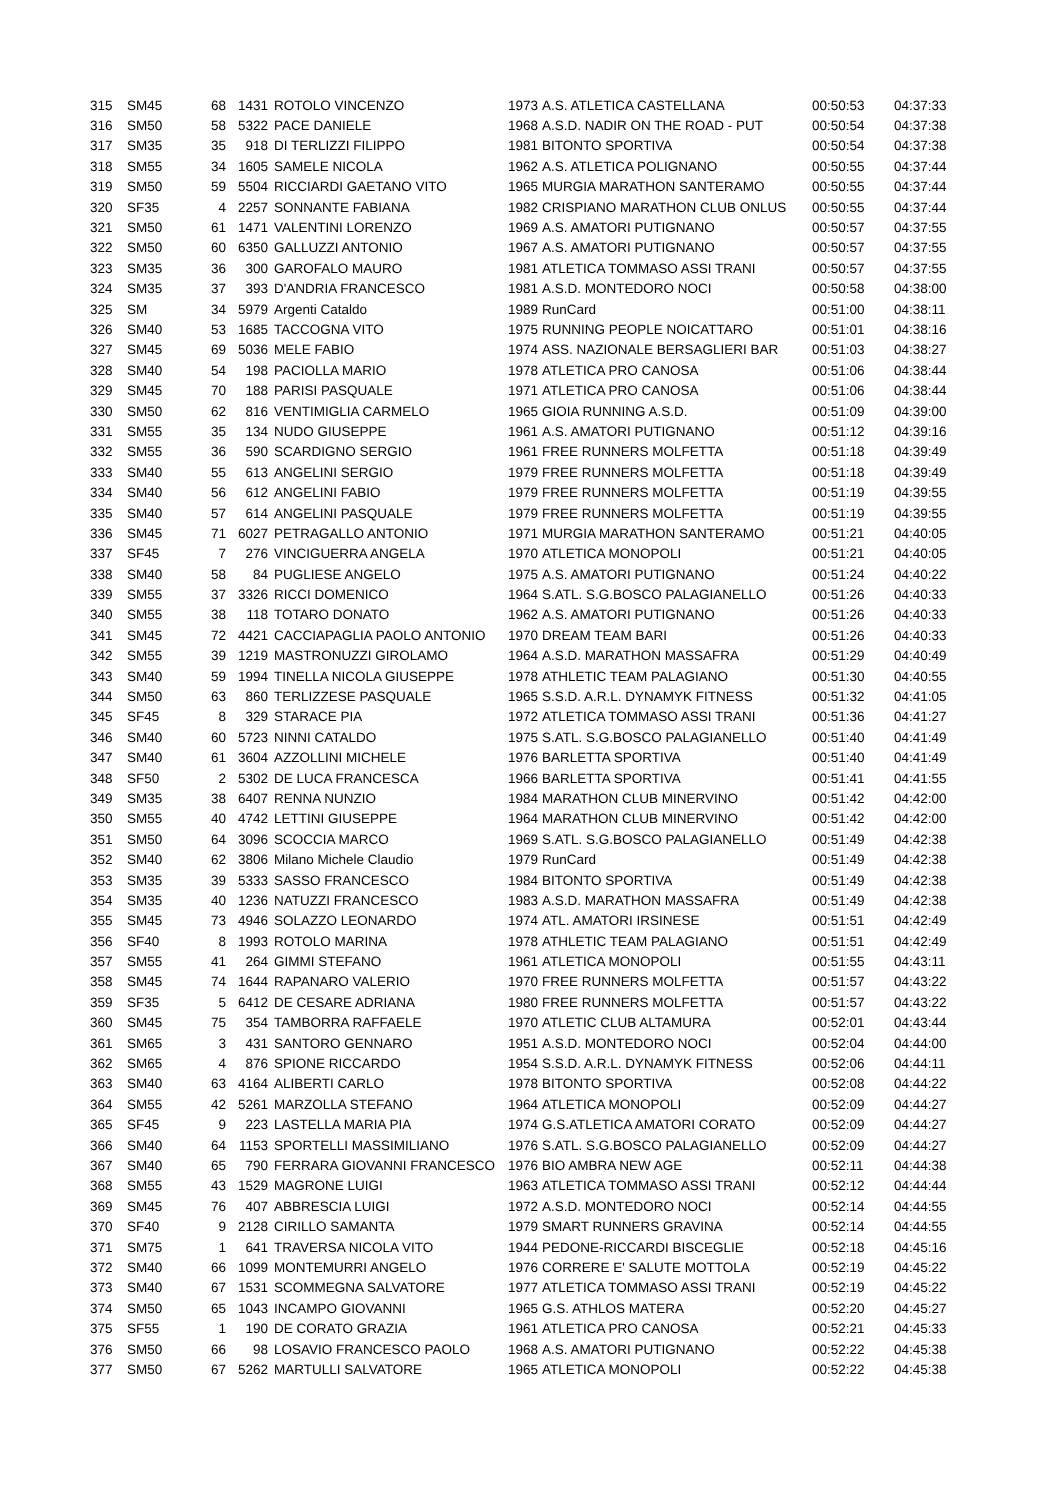| 315 | SM45 | 68 | 1431 | ROTOLO VINCENZO | 1973 | A.S. ATLETICA CASTELLANA | 00:50:53 | 04:37:33 |
| 316 | SM50 | 58 | 5322 | PACE DANIELE | 1968 | A.S.D. NADIR ON THE ROAD - PUT | 00:50:54 | 04:37:38 |
| 317 | SM35 | 35 | 918 | DI TERLIZZI FILIPPO | 1981 | BITONTO SPORTIVA | 00:50:54 | 04:37:38 |
| 318 | SM55 | 34 | 1605 | SAMELE NICOLA | 1962 | A.S. ATLETICA POLIGNANO | 00:50:55 | 04:37:44 |
| 319 | SM50 | 59 | 5504 | RICCIARDI GAETANO VITO | 1965 | MURGIA MARATHON SANTERAMO | 00:50:55 | 04:37:44 |
| 320 | SF35 | 4 | 2257 | SONNANTE FABIANA | 1982 | CRISPIANO MARATHON CLUB ONLUS | 00:50:55 | 04:37:44 |
| 321 | SM50 | 61 | 1471 | VALENTINI LORENZO | 1969 | A.S. AMATORI PUTIGNANO | 00:50:57 | 04:37:55 |
| 322 | SM50 | 60 | 6350 | GALLUZZI ANTONIO | 1967 | A.S. AMATORI PUTIGNANO | 00:50:57 | 04:37:55 |
| 323 | SM35 | 36 | 300 | GAROFALO MAURO | 1981 | ATLETICA TOMMASO ASSI TRANI | 00:50:57 | 04:37:55 |
| 324 | SM35 | 37 | 393 | D'ANDRIA FRANCESCO | 1981 | A.S.D. MONTEDORO NOCI | 00:50:58 | 04:38:00 |
| 325 | SM | 34 | 5979 | Argenti Cataldo | 1989 | RunCard | 00:51:00 | 04:38:11 |
| 326 | SM40 | 53 | 1685 | TACCOGNA VITO | 1975 | RUNNING PEOPLE NOICATTARO | 00:51:01 | 04:38:16 |
| 327 | SM45 | 69 | 5036 | MELE FABIO | 1974 | ASS. NAZIONALE BERSAGLIERI BAR | 00:51:03 | 04:38:27 |
| 328 | SM40 | 54 | 198 | PACIOLLA MARIO | 1978 | ATLETICA PRO CANOSA | 00:51:06 | 04:38:44 |
| 329 | SM45 | 70 | 188 | PARISI PASQUALE | 1971 | ATLETICA PRO CANOSA | 00:51:06 | 04:38:44 |
| 330 | SM50 | 62 | 816 | VENTIMIGLIA CARMELO | 1965 | GIOIA RUNNING A.S.D. | 00:51:09 | 04:39:00 |
| 331 | SM55 | 35 | 134 | NUDO GIUSEPPE | 1961 | A.S. AMATORI PUTIGNANO | 00:51:12 | 04:39:16 |
| 332 | SM55 | 36 | 590 | SCARDIGNO SERGIO | 1961 | FREE RUNNERS MOLFETTA | 00:51:18 | 04:39:49 |
| 333 | SM40 | 55 | 613 | ANGELINI SERGIO | 1979 | FREE RUNNERS MOLFETTA | 00:51:18 | 04:39:49 |
| 334 | SM40 | 56 | 612 | ANGELINI FABIO | 1979 | FREE RUNNERS MOLFETTA | 00:51:19 | 04:39:55 |
| 335 | SM40 | 57 | 614 | ANGELINI PASQUALE | 1979 | FREE RUNNERS MOLFETTA | 00:51:19 | 04:39:55 |
| 336 | SM45 | 71 | 6027 | PETRAGALLO ANTONIO | 1971 | MURGIA MARATHON SANTERAMO | 00:51:21 | 04:40:05 |
| 337 | SF45 | 7 | 276 | VINCIGUERRA ANGELA | 1970 | ATLETICA MONOPOLI | 00:51:21 | 04:40:05 |
| 338 | SM40 | 58 | 84 | PUGLIESE ANGELO | 1975 | A.S. AMATORI PUTIGNANO | 00:51:24 | 04:40:22 |
| 339 | SM55 | 37 | 3326 | RICCI DOMENICO | 1964 | S.ATL. S.G.BOSCO PALAGIANELLO | 00:51:26 | 04:40:33 |
| 340 | SM55 | 38 | 118 | TOTARO DONATO | 1962 | A.S. AMATORI PUTIGNANO | 00:51:26 | 04:40:33 |
| 341 | SM45 | 72 | 4421 | CACCIAPAGLIA PAOLO ANTONIO | 1970 | DREAM TEAM BARI | 00:51:26 | 04:40:33 |
| 342 | SM55 | 39 | 1219 | MASTRONUZZI GIROLAMO | 1964 | A.S.D. MARATHON MASSAFRA | 00:51:29 | 04:40:49 |
| 343 | SM40 | 59 | 1994 | TINELLA NICOLA GIUSEPPE | 1978 | ATHLETIC TEAM PALAGIANO | 00:51:30 | 04:40:55 |
| 344 | SM50 | 63 | 860 | TERLIZZESE PASQUALE | 1965 | S.S.D. A.R.L. DYNAMYK FITNESS | 00:51:32 | 04:41:05 |
| 345 | SF45 | 8 | 329 | STARACE PIA | 1972 | ATLETICA TOMMASO ASSI TRANI | 00:51:36 | 04:41:27 |
| 346 | SM40 | 60 | 5723 | NINNI CATALDO | 1975 | S.ATL. S.G.BOSCO PALAGIANELLO | 00:51:40 | 04:41:49 |
| 347 | SM40 | 61 | 3604 | AZZOLLINI MICHELE | 1976 | BARLETTA SPORTIVA | 00:51:40 | 04:41:49 |
| 348 | SF50 | 2 | 5302 | DE LUCA FRANCESCA | 1966 | BARLETTA SPORTIVA | 00:51:41 | 04:41:55 |
| 349 | SM35 | 38 | 6407 | RENNA NUNZIO | 1984 | MARATHON CLUB MINERVINO | 00:51:42 | 04:42:00 |
| 350 | SM55 | 40 | 4742 | LETTINI GIUSEPPE | 1964 | MARATHON CLUB MINERVINO | 00:51:42 | 04:42:00 |
| 351 | SM50 | 64 | 3096 | SCOCCIA MARCO | 1969 | S.ATL. S.G.BOSCO PALAGIANELLO | 00:51:49 | 04:42:38 |
| 352 | SM40 | 62 | 3806 | Milano Michele Claudio | 1979 | RunCard | 00:51:49 | 04:42:38 |
| 353 | SM35 | 39 | 5333 | SASSO FRANCESCO | 1984 | BITONTO SPORTIVA | 00:51:49 | 04:42:38 |
| 354 | SM35 | 40 | 1236 | NATUZZI FRANCESCO | 1983 | A.S.D. MARATHON MASSAFRA | 00:51:49 | 04:42:38 |
| 355 | SM45 | 73 | 4946 | SOLAZZO LEONARDO | 1974 | ATL. AMATORI IRSINESE | 00:51:51 | 04:42:49 |
| 356 | SF40 | 8 | 1993 | ROTOLO MARINA | 1978 | ATHLETIC TEAM PALAGIANO | 00:51:51 | 04:42:49 |
| 357 | SM55 | 41 | 264 | GIMMI STEFANO | 1961 | ATLETICA MONOPOLI | 00:51:55 | 04:43:11 |
| 358 | SM45 | 74 | 1644 | RAPANARO VALERIO | 1970 | FREE RUNNERS MOLFETTA | 00:51:57 | 04:43:22 |
| 359 | SF35 | 5 | 6412 | DE CESARE ADRIANA | 1980 | FREE RUNNERS MOLFETTA | 00:51:57 | 04:43:22 |
| 360 | SM45 | 75 | 354 | TAMBORRA RAFFAELE | 1970 | ATLETIC CLUB ALTAMURA | 00:52:01 | 04:43:44 |
| 361 | SM65 | 3 | 431 | SANTORO GENNARO | 1951 | A.S.D. MONTEDORO NOCI | 00:52:04 | 04:44:00 |
| 362 | SM65 | 4 | 876 | SPIONE RICCARDO | 1954 | S.S.D. A.R.L. DYNAMYK FITNESS | 00:52:06 | 04:44:11 |
| 363 | SM40 | 63 | 4164 | ALIBERTI CARLO | 1978 | BITONTO SPORTIVA | 00:52:08 | 04:44:22 |
| 364 | SM55 | 42 | 5261 | MARZOLLA STEFANO | 1964 | ATLETICA MONOPOLI | 00:52:09 | 04:44:27 |
| 365 | SF45 | 9 | 223 | LASTELLA MARIA PIA | 1974 | G.S.ATLETICA AMATORI CORATO | 00:52:09 | 04:44:27 |
| 366 | SM40 | 64 | 1153 | SPORTELLI MASSIMILIANO | 1976 | S.ATL. S.G.BOSCO PALAGIANELLO | 00:52:09 | 04:44:27 |
| 367 | SM40 | 65 | 790 | FERRARA GIOVANNI FRANCESCO | 1976 | BIO AMBRA NEW AGE | 00:52:11 | 04:44:38 |
| 368 | SM55 | 43 | 1529 | MAGRONE LUIGI | 1963 | ATLETICA TOMMASO ASSI TRANI | 00:52:12 | 04:44:44 |
| 369 | SM45 | 76 | 407 | ABBRESCIA LUIGI | 1972 | A.S.D. MONTEDORO NOCI | 00:52:14 | 04:44:55 |
| 370 | SF40 | 9 | 2128 | CIRILLO SAMANTA | 1979 | SMART RUNNERS GRAVINA | 00:52:14 | 04:44:55 |
| 371 | SM75 | 1 | 641 | TRAVERSA NICOLA VITO | 1944 | PEDONE-RICCARDI BISCEGLIE | 00:52:18 | 04:45:16 |
| 372 | SM40 | 66 | 1099 | MONTEMURRI ANGELO | 1976 | CORRERE E' SALUTE MOTTOLA | 00:52:19 | 04:45:22 |
| 373 | SM40 | 67 | 1531 | SCOMMEGNA SALVATORE | 1977 | ATLETICA TOMMASO ASSI TRANI | 00:52:19 | 04:45:22 |
| 374 | SM50 | 65 | 1043 | INCAMPO GIOVANNI | 1965 | G.S. ATHLOS MATERA | 00:52:20 | 04:45:27 |
| 375 | SF55 | 1 | 190 | DE CORATO GRAZIA | 1961 | ATLETICA PRO CANOSA | 00:52:21 | 04:45:33 |
| 376 | SM50 | 66 | 98 | LOSAVIO FRANCESCO PAOLO | 1968 | A.S. AMATORI PUTIGNANO | 00:52:22 | 04:45:38 |
| 377 | SM50 | 67 | 5262 | MARTULLI SALVATORE | 1965 | ATLETICA MONOPOLI | 00:52:22 | 04:45:38 |